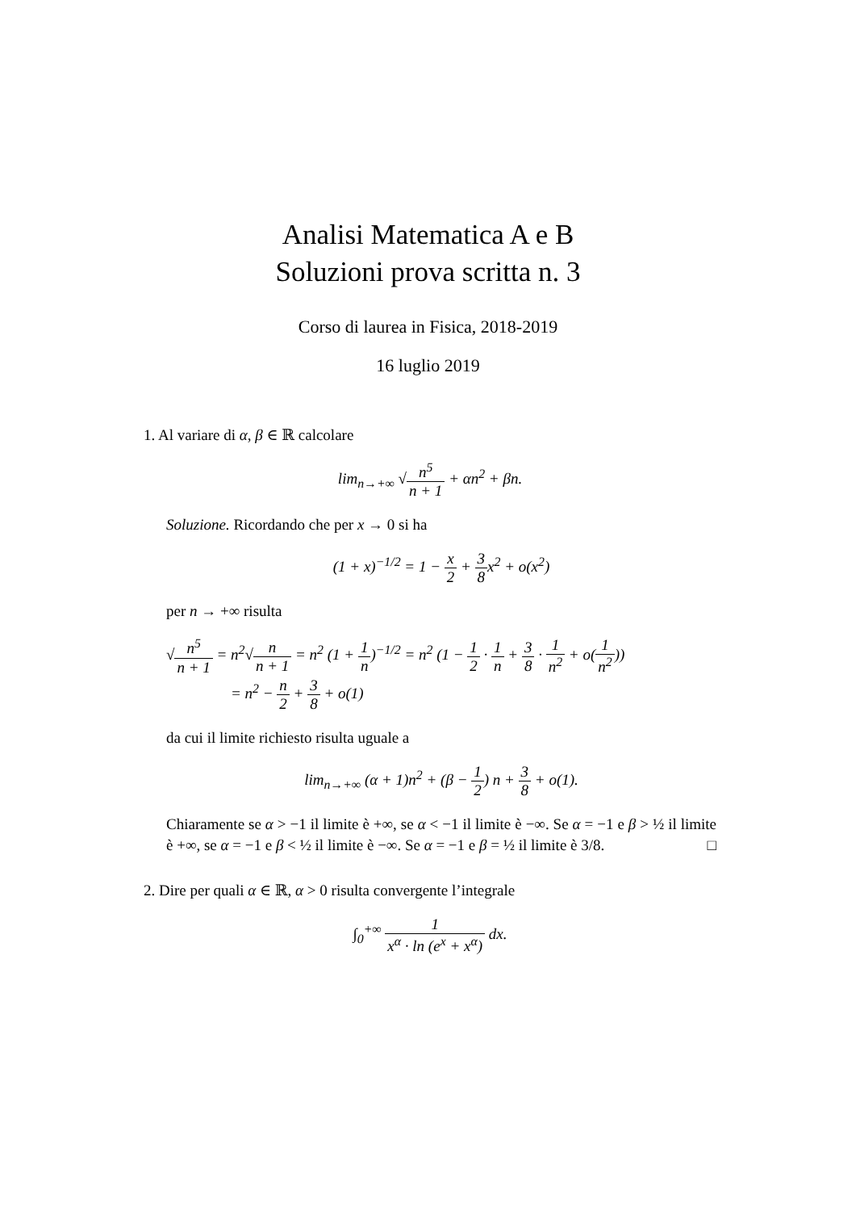Analisi Matematica A e B
Soluzioni prova scritta n. 3
Corso di laurea in Fisica, 2018-2019
16 luglio 2019
1. Al variare di α, β ∈ ℝ calcolare
lim<sub>n→+∞</sub> √n<sup>5</sup> n + 1 + αn<sup>2</sup> + βn.
Soluzione. Ricordando che per x → 0 si ha
(1 + x)<sup>−1/2</sup> = 1 − x 2 + 3 8x<sup>2</sup> + o(x<sup>2</sup>)
per n → +∞ risulta
√n<sup>5</sup> n + 1 = n<sup>2</sup>√n n + 1 = n<sup>2</sup> (1 + 1 n)<sup>−1/2</sup> = n<sup>2</sup> (1 − 1 2 · 1 n + 3 8 · 1 n<sup>2</sup> + o(1 n<sup>2</sup>))
= n<sup>2</sup> − n 2 + 3 8 + o(1)
da cui il limite richiesto risulta uguale a
lim<sub>n→+∞</sub> (α + 1)n<sup>2</sup> + (β − 1 2) n + 3 8 + o(1).
Chiaramente se α > −1 il limite è +∞, se α < −1 il limite è −∞. Se α = −1 e β > ½ il limite è +∞, se α = −1 e β < ½ il limite è −∞. Se α = −1 e β = ½ il limite è 3/8. □
2. Dire per quali α ∈ ℝ, α > 0 risulta convergente l’integrale
∫<sub>0</sub><sup>+∞</sup> 1 x<sup>α</sup> · ln (e<sup>x</sup> + x<sup>α</sup>) dx.